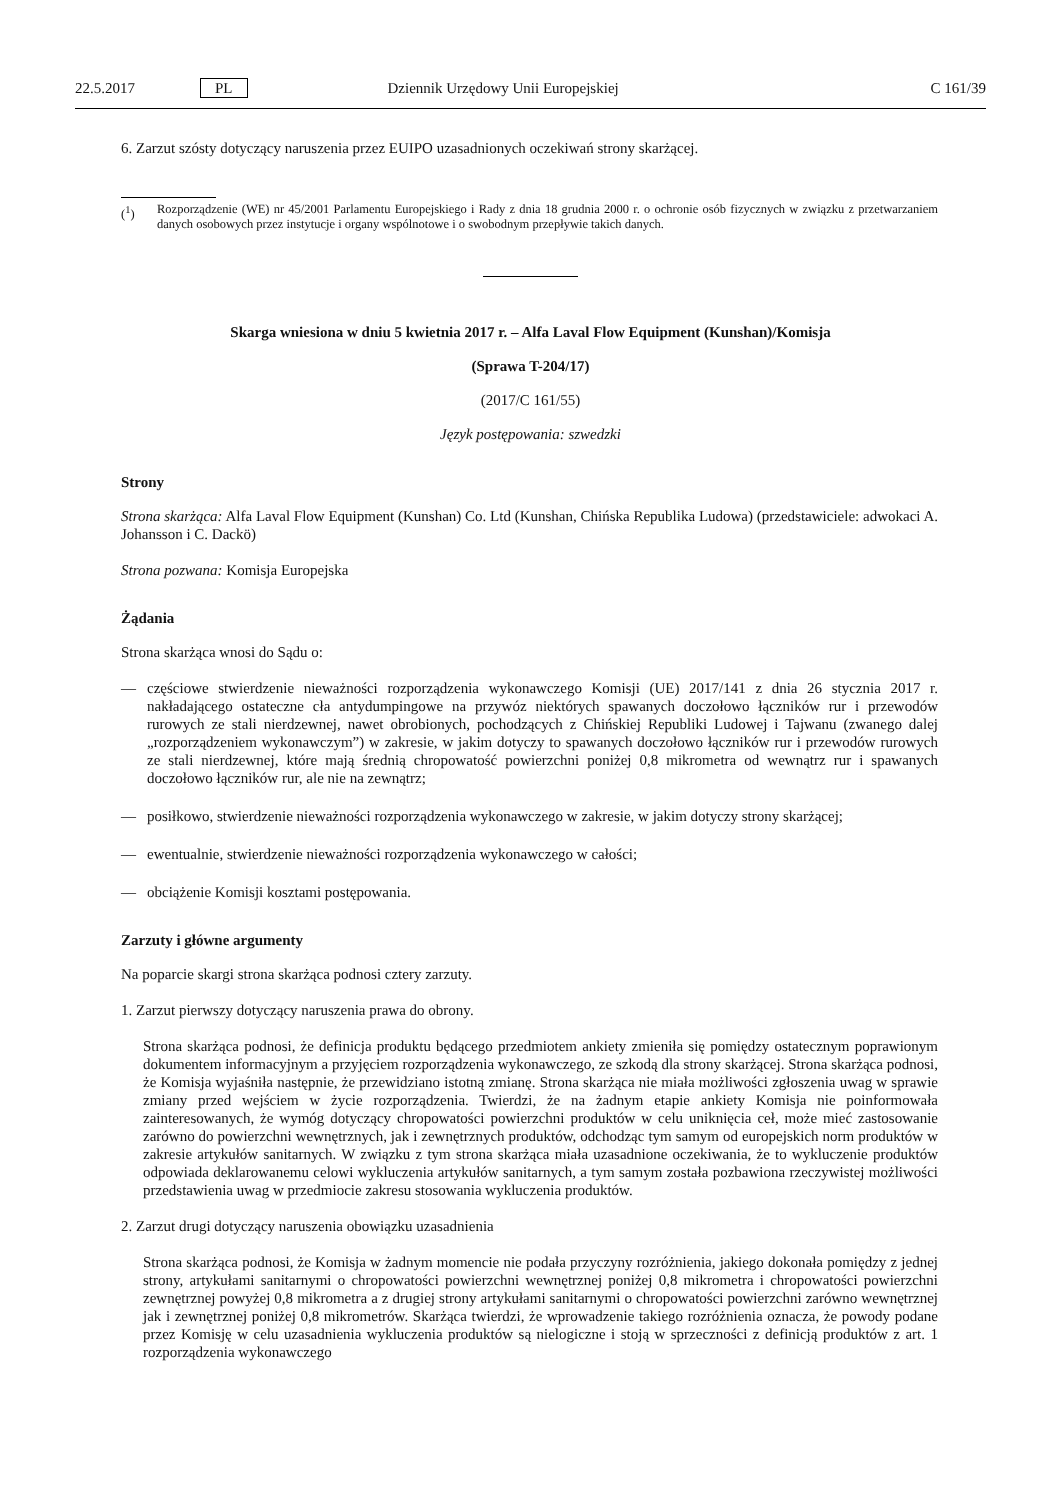22.5.2017 PL Dziennik Urzędowy Unii Europejskiej C 161/39
6. Zarzut szósty dotyczący naruszenia przez EUIPO uzasadnionych oczekiwań strony skarżącej.
(<sup>1</sup>) Rozporządzenie (WE) nr 45/2001 Parlamentu Europejskiego i Rady z dnia 18 grudnia 2000 r. o ochronie osób fizycznych w związku z przetwarzaniem danych osobowych przez instytucje i organy wspólnotowe i o swobodnym przepływie takich danych.
Skarga wniesiona w dniu 5 kwietnia 2017 r. – Alfa Laval Flow Equipment (Kunshan)/Komisja
(Sprawa T-204/17)
(2017/C 161/55)
Język postępowania: szwedzki
Strony
Strona skarżąca: Alfa Laval Flow Equipment (Kunshan) Co. Ltd (Kunshan, Chińska Republika Ludowa) (przedstawiciele: adwokaci A. Johansson i C. Dackö)
Strona pozwana: Komisja Europejska
Żądania
Strona skarżąca wnosi do Sądu o:
— częściowe stwierdzenie nieważności rozporządzenia wykonawczego Komisji (UE) 2017/141 z dnia 26 stycznia 2017 r. nakładającego ostateczne cła antydumpingowe na przywóz niektórych spawanych doczołowo łączników rur i przewodów rurowych ze stali nierdzewnej, nawet obrobionych, pochodzących z Chińskiej Republiki Ludowej i Tajwanu (zwanego dalej „rozporządzeniem wykonawczym”) w zakresie, w jakim dotyczy to spawanych doczołowo łączników rur i przewodów rurowych ze stali nierdzewnej, które mają średnią chropowatość powierzchni poniżej 0,8 mikrometra od wewnątrz rur i spawanych doczołowo łączników rur, ale nie na zewnątrz;
— posiłkowo, stwierdzenie nieważności rozporządzenia wykonawczego w zakresie, w jakim dotyczy strony skarżącej;
— ewentualnie, stwierdzenie nieważności rozporządzenia wykonawczego w całości;
— obciążenie Komisji kosztami postępowania.
Zarzuty i główne argumenty
Na poparcie skargi strona skarżąca podnosi cztery zarzuty.
1. Zarzut pierwszy dotyczący naruszenia prawa do obrony.
Strona skarżąca podnosi, że definicja produktu będącego przedmiotem ankiety zmieniła się pomiędzy ostatecznym poprawionym dokumentem informacyjnym a przyjęciem rozporządzenia wykonawczego, ze szkodą dla strony skarżącej. Strona skarżąca podnosi, że Komisja wyjaśniła następnie, że przewidziano istotną zmianę. Strona skarżąca nie miała możliwości zgłoszenia uwag w sprawie zmiany przed wejściem w życie rozporządzenia. Twierdzi, że na żadnym etapie ankiety Komisja nie poinformowała zainteresowanych, że wymóg dotyczący chropowatości powierzchni produktów w celu uniknięcia ceł, może mieć zastosowanie zarówno do powierzchni wewnętrznych, jak i zewnętrznych produktów, odchodząc tym samym od europejskich norm produktów w zakresie artykułów sanitarnych. W związku z tym strona skarżąca miała uzasadnione oczekiwania, że to wykluczenie produktów odpowiada deklarowanemu celowi wykluczenia artykułów sanitarnych, a tym samym została pozbawiona rzeczywistej możliwości przedstawienia uwag w przedmiocie zakresu stosowania wykluczenia produktów.
2. Zarzut drugi dotyczący naruszenia obowiązku uzasadnienia
Strona skarżąca podnosi, że Komisja w żadnym momencie nie podała przyczyny rozróżnienia, jakiego dokonała pomiędzy z jednej strony, artykułami sanitarnymi o chropowatości powierzchni wewnętrznej poniżej 0,8 mikrometra i chropowatości powierzchni zewnętrznej powyżej 0,8 mikrometra a z drugiej strony artykułami sanitarnymi o chropowatości powierzchni zarówno wewnętrznej jak i zewnętrznej poniżej 0,8 mikrometrów. Skarżąca twierdzi, że wprowadzenie takiego rozróżnienia oznacza, że powody podane przez Komisję w celu uzasadnienia wykluczenia produktów są nielogiczne i stoją w sprzeczności z definicją produktów z art. 1 rozporządzenia wykonawczego